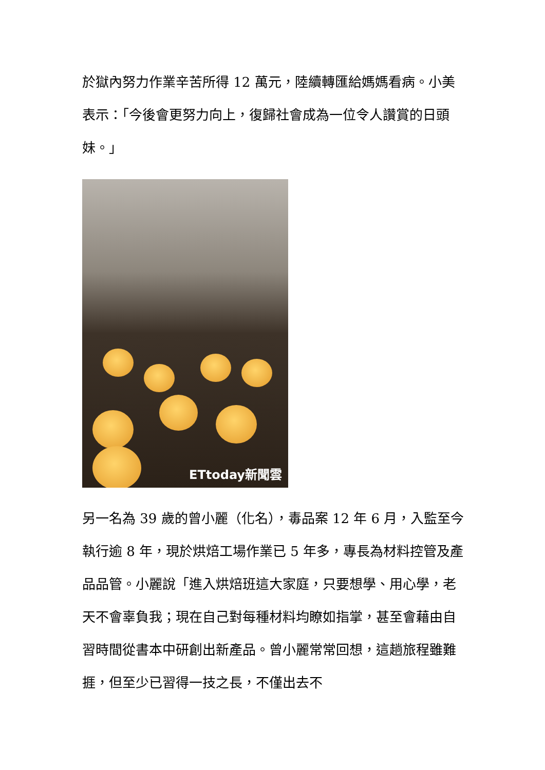於獄內努力作業辛苦所得 12 萬元，陸續轉匯給媽媽看病。小美表示：「今後會更努力向上，復歸社會成為一位令人讚賞的日頭妹。」
ETtoday新聞雲
另一名為 39 歲的曾小麗（化名），毒品案 12 年 6 月，入監至今執行逾 8 年，現於烘焙工場作業已 5 年多，專長為材料控管及產品品管。小麗說「進入烘焙班這大家庭，只要想學、用心學，老天不會辜負我；現在自己對每種材料均瞭如指掌，甚至會藉由自習時間從書本中研創出新產品。曾小麗常常回想，這趟旅程雖難捱，但至少已習得一技之長，不僅出去不